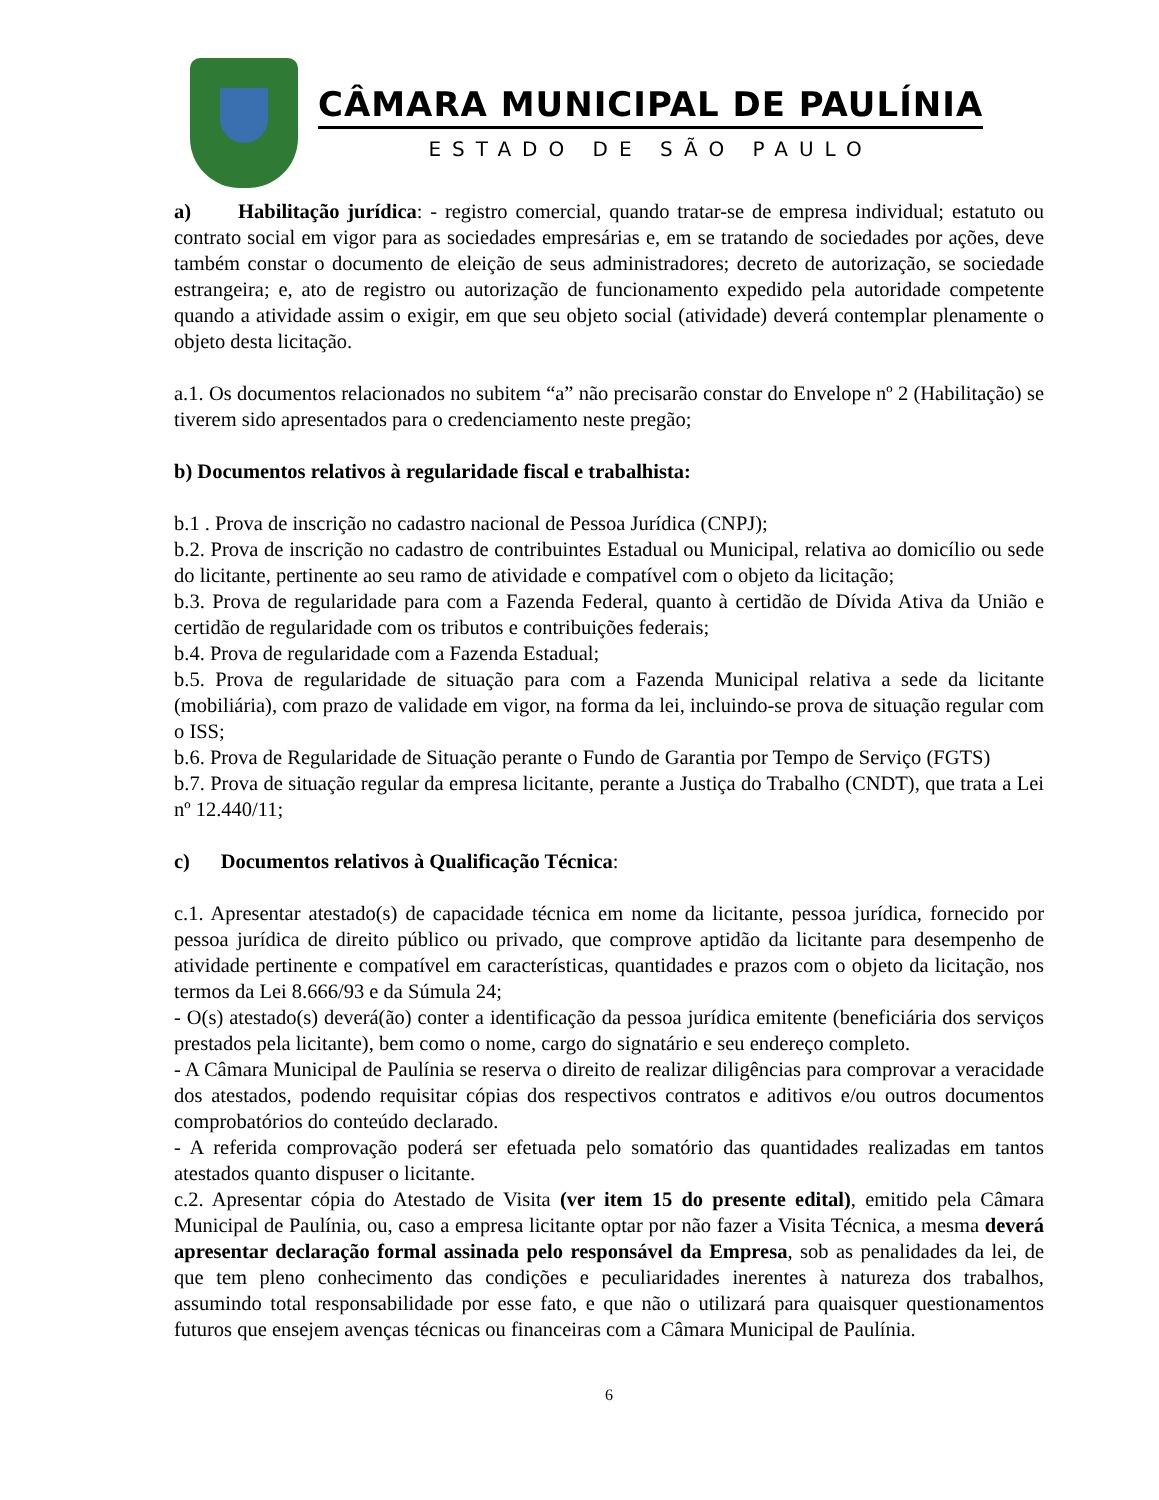CÂMARA MUNICIPAL DE PAULÍNIA
ESTADO DE SÃO PAULO
a) Habilitação jurídica: - registro comercial, quando tratar-se de empresa individual; estatuto ou contrato social em vigor para as sociedades empresárias e, em se tratando de sociedades por ações, deve também constar o documento de eleição de seus administradores; decreto de autorização, se sociedade estrangeira; e, ato de registro ou autorização de funcionamento expedido pela autoridade competente quando a atividade assim o exigir, em que seu objeto social (atividade) deverá contemplar plenamente o objeto desta licitação.
a.1. Os documentos relacionados no subitem “a” não precisarão constar do Envelope nº 2 (Habilitação) se tiverem sido apresentados para o credenciamento neste pregão;
b) Documentos relativos à regularidade fiscal e trabalhista:
b.1 . Prova de inscrição no cadastro nacional de Pessoa Jurídica (CNPJ);
b.2. Prova de inscrição no cadastro de contribuintes Estadual ou Municipal, relativa ao domicílio ou sede do licitante, pertinente ao seu ramo de atividade e compatível com o objeto da licitação;
b.3. Prova de regularidade para com a Fazenda Federal, quanto à certidão de Dívida Ativa da União e certidão de regularidade com os tributos e contribuições federais;
b.4. Prova de regularidade com a Fazenda Estadual;
b.5. Prova de regularidade de situação para com a Fazenda Municipal relativa a sede da licitante (mobiliária), com prazo de validade em vigor, na forma da lei, incluindo-se prova de situação regular com o ISS;
b.6. Prova de Regularidade de Situação perante o Fundo de Garantia por Tempo de Serviço (FGTS)
b.7. Prova de situação regular da empresa licitante, perante a Justiça do Trabalho (CNDT), que trata a Lei nº 12.440/11;
c) Documentos relativos à Qualificação Técnica:
c.1. Apresentar atestado(s) de capacidade técnica em nome da licitante, pessoa jurídica, fornecido por pessoa jurídica de direito público ou privado, que comprove aptidão da licitante para desempenho de atividade pertinente e compatível em características, quantidades e prazos com o objeto da licitação, nos termos da Lei 8.666/93 e da Súmula 24;
- O(s) atestado(s) deverá(ão) conter a identificação da pessoa jurídica emitente (beneficiária dos serviços prestados pela licitante), bem como o nome, cargo do signatário e seu endereço completo.
- A Câmara Municipal de Paulínia se reserva o direito de realizar diligências para comprovar a veracidade dos atestados, podendo requisitar cópias dos respectivos contratos e aditivos e/ou outros documentos comprobatórios do conteúdo declarado.
- A referida comprovação poderá ser efetuada pelo somatório das quantidades realizadas em tantos atestados quanto dispuser o licitante.
c.2. Apresentar cópia do Atestado de Visita (ver item 15 do presente edital), emitido pela Câmara Municipal de Paulínia, ou, caso a empresa licitante optar por não fazer a Visita Técnica, a mesma deverá apresentar declaração formal assinada pelo responsável da Empresa, sob as penalidades da lei, de que tem pleno conhecimento das condições e peculiaridades inerentes à natureza dos trabalhos, assumindo total responsabilidade por esse fato, e que não o utilizará para quaisquer questionamentos futuros que ensejem avenças técnicas ou financeiras com a Câmara Municipal de Paulínia.
6